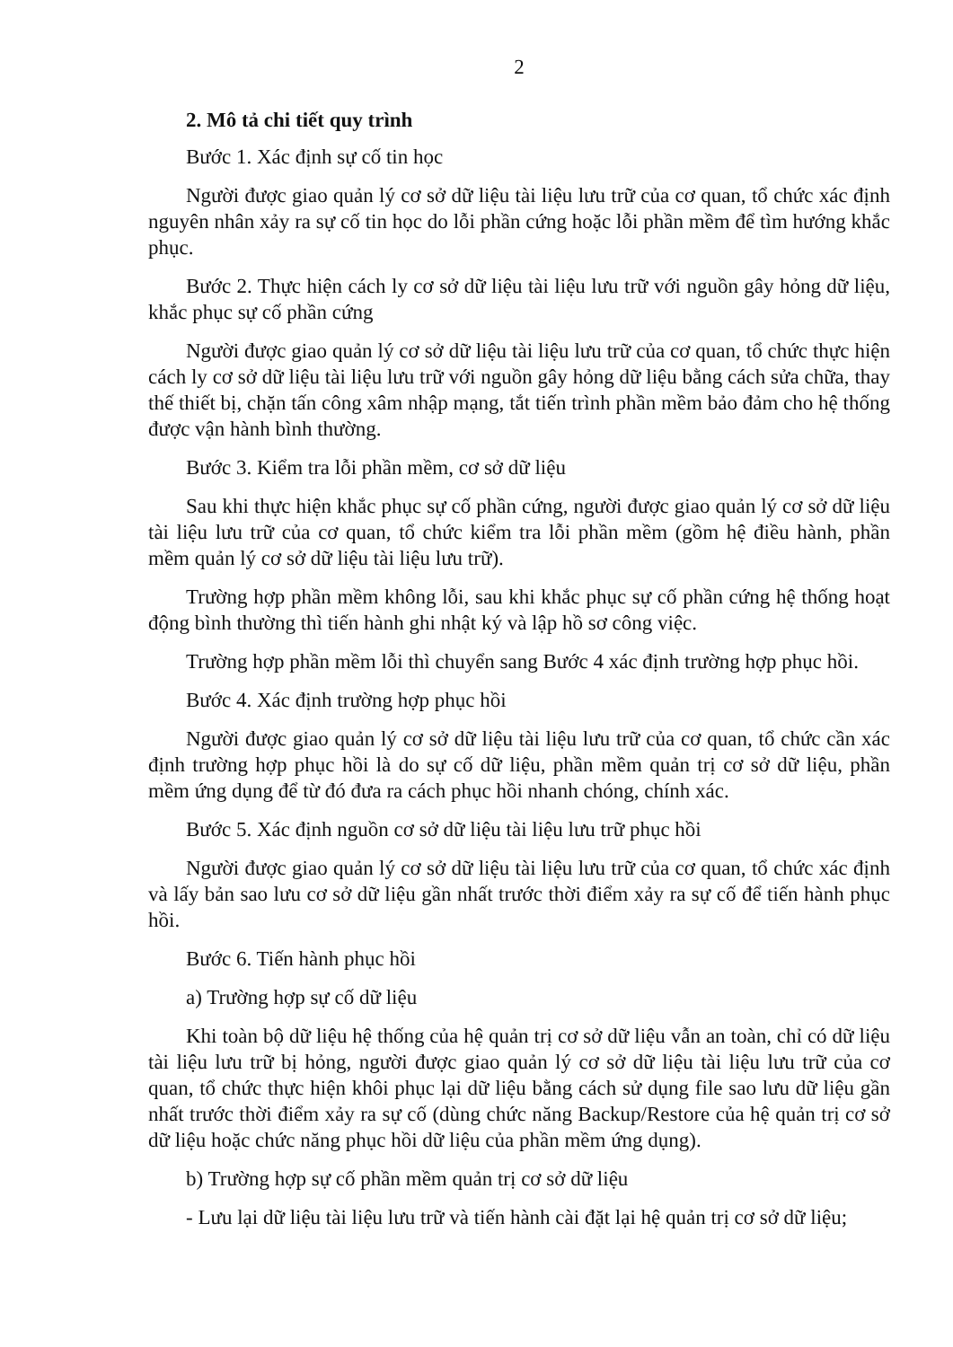2
2. Mô tả chi tiết quy trình
Bước 1. Xác định sự cố tin học
Người được giao quản lý cơ sở dữ liệu tài liệu lưu trữ của cơ quan, tổ chức xác định nguyên nhân xảy ra sự cố tin học do lỗi phần cứng hoặc lỗi phần mềm để tìm hướng khắc phục.
Bước 2. Thực hiện cách ly cơ sở dữ liệu tài liệu lưu trữ với nguồn gây hỏng dữ liệu, khắc phục sự cố phần cứng
Người được giao quản lý cơ sở dữ liệu tài liệu lưu trữ của cơ quan, tổ chức thực hiện cách ly cơ sở dữ liệu tài liệu lưu trữ với nguồn gây hỏng dữ liệu bằng cách sửa chữa, thay thế thiết bị, chặn tấn công xâm nhập mạng, tắt tiến trình phần mềm bảo đảm cho hệ thống được vận hành bình thường.
Bước 3. Kiểm tra lỗi phần mềm, cơ sở dữ liệu
Sau khi thực hiện khắc phục sự cố phần cứng, người được giao quản lý cơ sở dữ liệu tài liệu lưu trữ của cơ quan, tổ chức kiểm tra lỗi phần mềm (gồm hệ điều hành, phần mềm quản lý cơ sở dữ liệu tài liệu lưu trữ).
Trường hợp phần mềm không lỗi, sau khi khắc phục sự cố phần cứng hệ thống hoạt động bình thường thì tiến hành ghi nhật ký và lập hồ sơ công việc.
Trường hợp phần mềm lỗi thì chuyển sang Bước 4 xác định trường hợp phục hồi.
Bước 4. Xác định trường hợp phục hồi
Người được giao quản lý cơ sở dữ liệu tài liệu lưu trữ của cơ quan, tổ chức cần xác định trường hợp phục hồi là do sự cố dữ liệu, phần mềm quản trị cơ sở dữ liệu, phần mềm ứng dụng để từ đó đưa ra cách phục hồi nhanh chóng, chính xác.
Bước 5. Xác định nguồn cơ sở dữ liệu tài liệu lưu trữ phục hồi
Người được giao quản lý cơ sở dữ liệu tài liệu lưu trữ của cơ quan, tổ chức xác định và lấy bản sao lưu cơ sở dữ liệu gần nhất trước thời điểm xảy ra sự cố để tiến hành phục hồi.
Bước 6. Tiến hành phục hồi
a) Trường hợp sự cố dữ liệu
Khi toàn bộ dữ liệu hệ thống của hệ quản trị cơ sở dữ liệu vẫn an toàn, chỉ có dữ liệu tài liệu lưu trữ bị hỏng, người được giao quản lý cơ sở dữ liệu tài liệu lưu trữ của cơ quan, tổ chức thực hiện khôi phục lại dữ liệu bằng cách sử dụng file sao lưu dữ liệu gần nhất trước thời điểm xảy ra sự cố (dùng chức năng Backup/Restore của hệ quản trị cơ sở dữ liệu hoặc chức năng phục hồi dữ liệu của phần mềm ứng dụng).
b) Trường hợp sự cố phần mềm quản trị cơ sở dữ liệu
- Lưu lại dữ liệu tài liệu lưu trữ và tiến hành cài đặt lại hệ quản trị cơ sở dữ liệu;